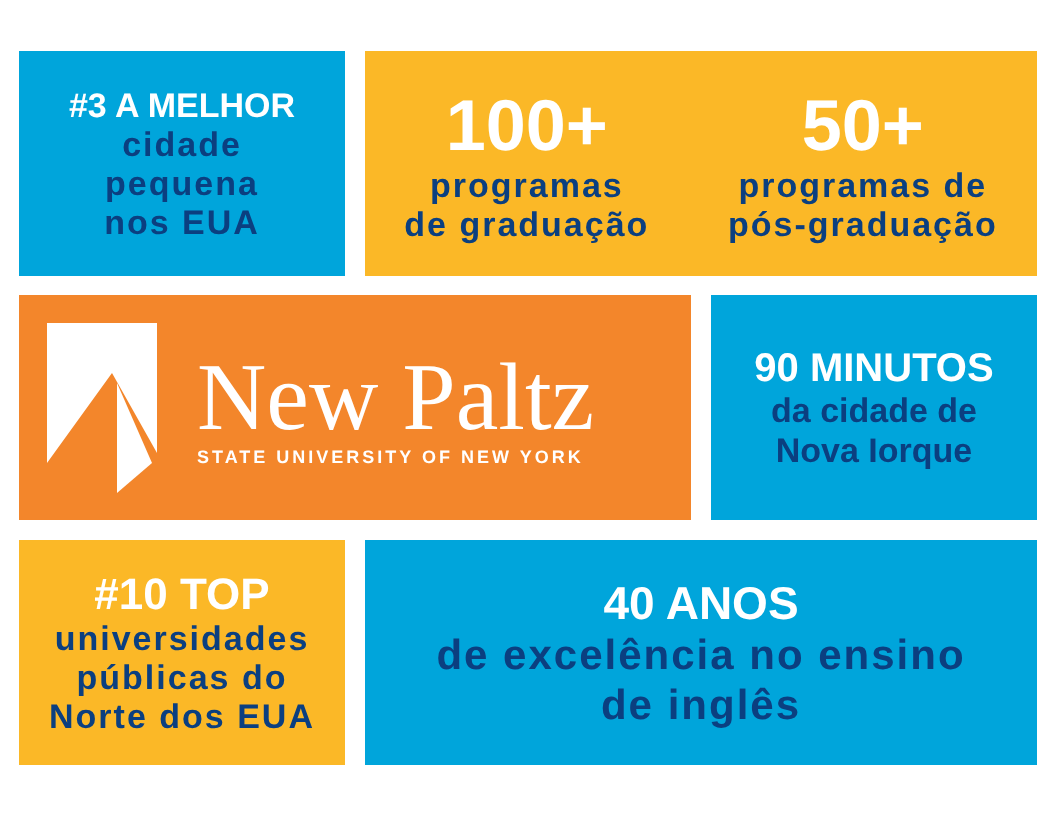#3 A MELHOR
cidade
pequena
nos EUA
100+
programas
de graduação
50+
programas de
pós-graduação
New Paltz
STATE UNIVERSITY OF NEW YORK
90 MINUTOS
da cidade de
Nova Iorque
#10 TOP
universidades
públicas do
Norte dos EUA
40 ANOS
de excelência no ensino
de inglês